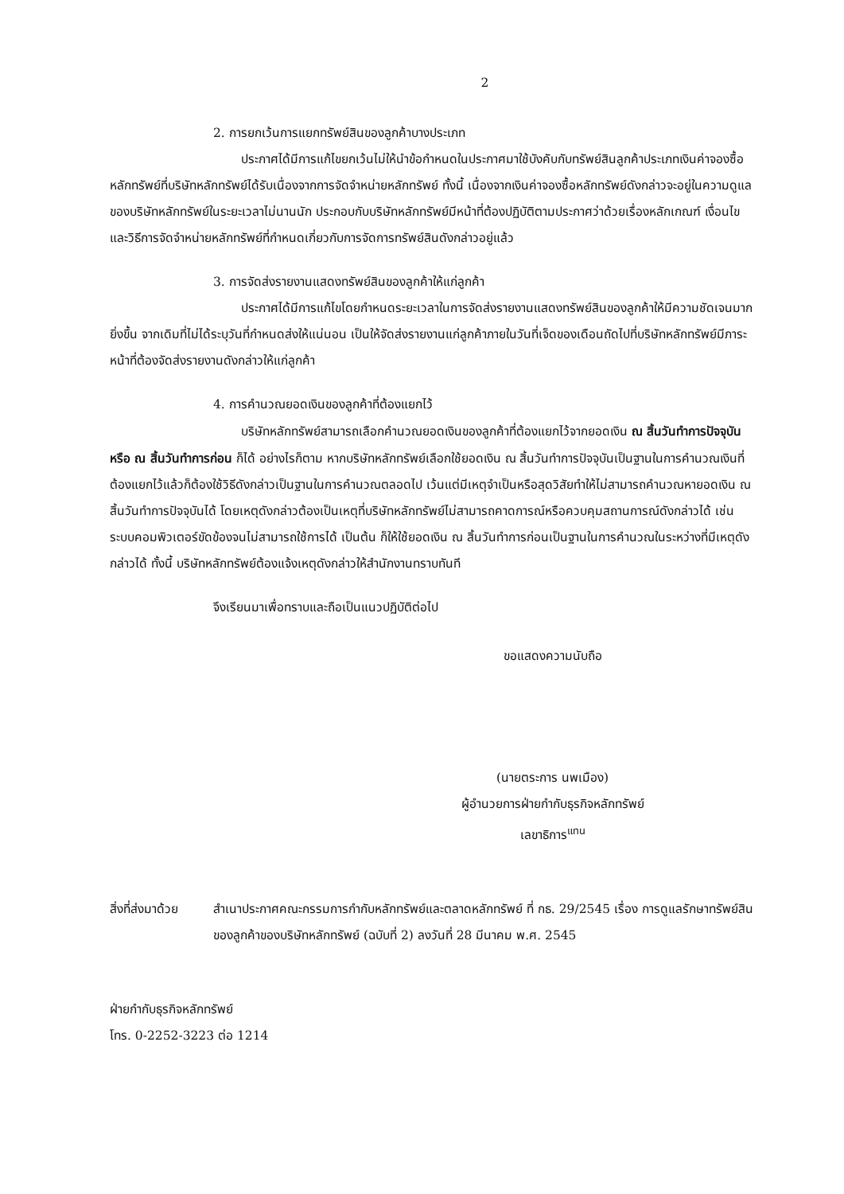2
2. การยกเว้นการแยกทรัพย์สินของลูกค้าบางประเภท
ประกาศได้มีการแก้ไขยกเว้นไม่ให้นำข้อกำหนดในประกาศมาใช้บังคับกับทรัพย์สินลูกค้าประเภทเงินค่าจองซื้อหลักทรัพย์ที่บริษัทหลักทรัพย์ได้รับเนื่องจากการจัดจำหน่ายหลักทรัพย์ ทั้งนี้ เนื่องจากเงินค่าจองซื้อหลักทรัพย์ดังกล่าวจะอยู่ในความดูแลของบริษัทหลักทรัพย์ในระยะเวลาไม่นานนัก ประกอบกับบริษัทหลักทรัพย์มีหน้าที่ต้องปฏิบัติตามประกาศว่าด้วยเรื่องหลักเกณฑ์ เงื่อนไข และวิธีการจัดจำหน่ายหลักทรัพย์ที่กำหนดเกี่ยวกับการจัดการทรัพย์สินดังกล่าวอยู่แล้ว
3. การจัดส่งรายงานแสดงทรัพย์สินของลูกค้าให้แก่ลูกค้า
ประกาศได้มีการแก้ไขโดยกำหนดระยะเวลาในการจัดส่งรายงานแสดงทรัพย์สินของลูกค้าให้มีความชัดเจนมากยิ่งขึ้น จากเดิมที่ไม่ได้ระบุวันที่กำหนดส่งให้แน่นอน เป็นให้จัดส่งรายงานแก่ลูกค้าภายในวันที่เจ็ดของเดือนถัดไปที่บริษัทหลักทรัพย์มีภาระหน้าที่ต้องจัดส่งรายงานดังกล่าวให้แก่ลูกค้า
4. การคำนวณยอดเงินของลูกค้าที่ต้องแยกไว้
บริษัทหลักทรัพย์สามารถเลือกคำนวณยอดเงินของลูกค้าที่ต้องแยกไว้จากยอดเงิน ณ สิ้นวันทำการปัจจุบันหรือ ณ สิ้นวันทำการก่อน ก็ได้ อย่างไรก็ตาม หากบริษัทหลักทรัพย์เลือกใช้ยอดเงิน ณ สิ้นวันทำการปัจจุบันเป็นฐานในการคำนวณเงินที่ต้องแยกไว้แล้วก็ต้องใช้วิธีดังกล่าวเป็นฐานในการคำนวณตลอดไป เว้นแต่มีเหตุจำเป็นหรือสุดวิสัยทำให้ไม่สามารถคำนวณหายอดเงิน ณ สิ้นวันทำการปัจจุบันได้ โดยเหตุดังกล่าวต้องเป็นเหตุที่บริษัทหลักทรัพย์ไม่สามารถคาดการณ์หรือควบคุมสถานการณ์ดังกล่าวได้ เช่น ระบบคอมพิวเตอร์ขัดข้องจนไม่สามารถใช้การได้ เป็นต้น ก็ให้ใช้ยอดเงิน ณ สิ้นวันทำการก่อนเป็นฐานในการคำนวณในระหว่างที่มีเหตุดังกล่าวได้ ทั้งนี้ บริษัทหลักทรัพย์ต้องแจ้งเหตุดังกล่าวให้สำนักงานทราบทันที
จึงเรียนมาเพื่อทราบและถือเป็นแนวปฏิบัติต่อไป
ขอแสดงความนับถือ
(นายตระการ นพเมือง)
ผู้อำนวยการฝ่ายกำกับธุรกิจหลักทรัพย์
เลขาธิการ<sup>แทน</sup>
สิ่งที่ส่งมาด้วย
สำเนาประกาศคณะกรรมการกำกับหลักทรัพย์และตลาดหลักทรัพย์ ที่ กธ. 29/2545 เรื่อง การดูแลรักษาทรัพย์สินของลูกค้าของบริษัทหลักทรัพย์ (ฉบับที่ 2) ลงวันที่ 28 มีนาคม พ.ศ. 2545
ฝ่ายกำกับธุรกิจหลักทรัพย์
โทร. 0-2252-3223 ต่อ 1214